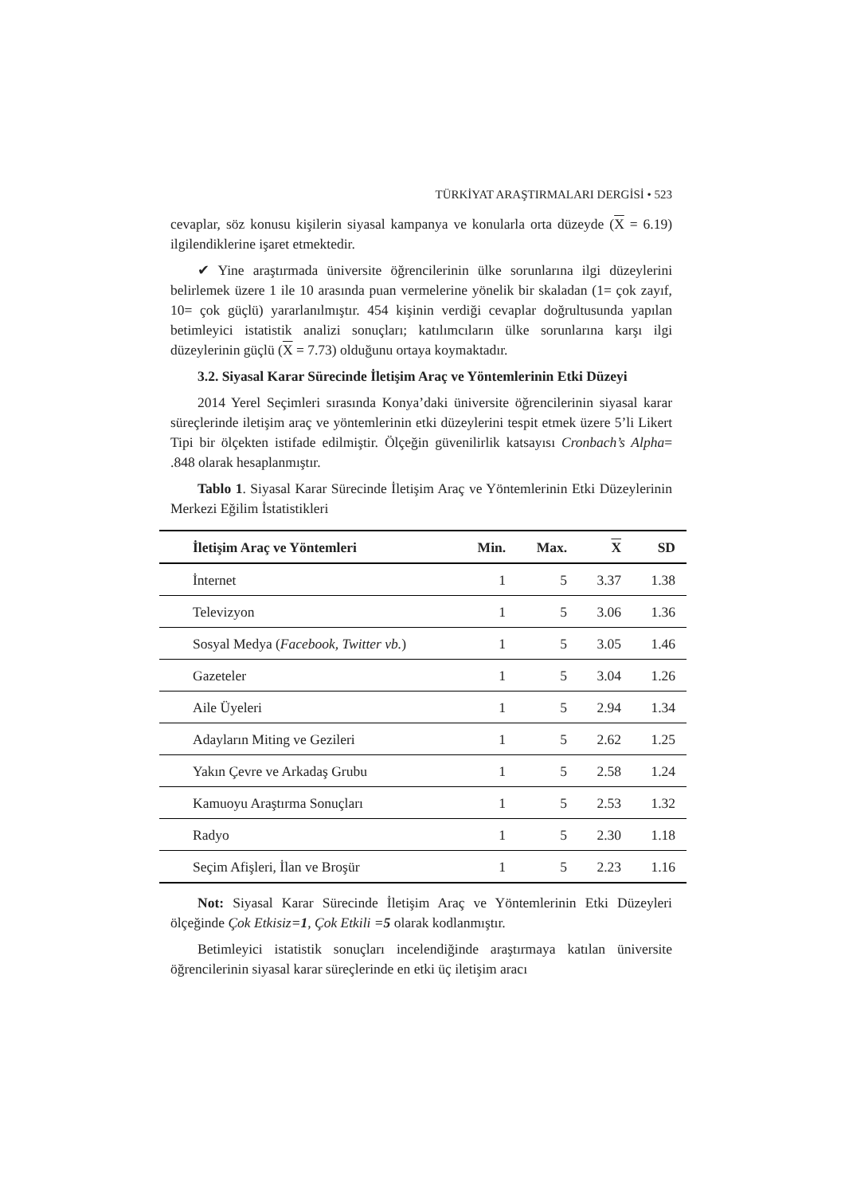TÜRKİYAT ARAŞTIRMALARI DERGİSİ • 523
cevaplar, söz konusu kişilerin siyasal kampanya ve konularla orta düzeyde (X = 6.19) ilgilendiklerine işaret etmektedir.
✔ Yine araştırmada üniversite öğrencilerinin ülke sorunlarına ilgi düzeylerini belirlemek üzere 1 ile 10 arasında puan vermelerine yönelik bir skaladan (1= çok zayıf, 10= çok güçlü) yararlanılmıştır. 454 kişinin verdiği cevaplar doğrultusunda yapılan betimleyici istatistik analizi sonuçları; katılımcıların ülke sorunlarına karşı ilgi düzeylerinin güçlü (X = 7.73) olduğunu ortaya koymaktadır.
3.2. Siyasal Karar Sürecinde İletişim Araç ve Yöntemlerinin Etki Düzeyi
2014 Yerel Seçimleri sırasında Konya’daki üniversite öğrencilerinin siyasal karar süreçlerinde iletişim araç ve yöntemlerinin etki düzeylerini tespit etmek üzere 5’li Likert Tipi bir ölçekten istifade edilmiştir. Ölçeğin güvenilirlik katsayısı Cronbach’s Alpha= .848 olarak hesaplanmıştır.
Tablo 1. Siyasal Karar Sürecinde İletişim Araç ve Yöntemlerinin Etki Düzeylerinin Merkezi Eğilim İstatistikleri
| İletişim Araç ve Yöntemleri | Min. | Max. | X | SD |
| --- | --- | --- | --- | --- |
| İnternet | 1 | 5 | 3.37 | 1.38 |
| Televizyon | 1 | 5 | 3.06 | 1.36 |
| Sosyal Medya ( Facebook, Twitter vb. ) | 1 | 5 | 3.05 | 1.46 |
| Gazeteler | 1 | 5 | 3.04 | 1.26 |
| Aile Üyeleri | 1 | 5 | 2.94 | 1.34 |
| Adayların Miting ve Gezileri | 1 | 5 | 2.62 | 1.25 |
| Yakın Çevre ve Arkadaş Grubu | 1 | 5 | 2.58 | 1.24 |
| Kamuoyu Araştırma Sonuçları | 1 | 5 | 2.53 | 1.32 |
| Radyo | 1 | 5 | 2.30 | 1.18 |
| Seçim Afişleri, İlan ve Broşür | 1 | 5 | 2.23 | 1.16 |
Not: Siyasal Karar Sürecinde İletişim Araç ve Yöntemlerinin Etki Düzeyleri ölçeğinde Çok Etkisiz=1, Çok Etkili =5 olarak kodlanmıştır.
Betimleyici istatistik sonuçları incelendiğinde araştırmaya katılan üniversite öğrencilerinin siyasal karar süreçlerinde en etki üç iletişim aracı